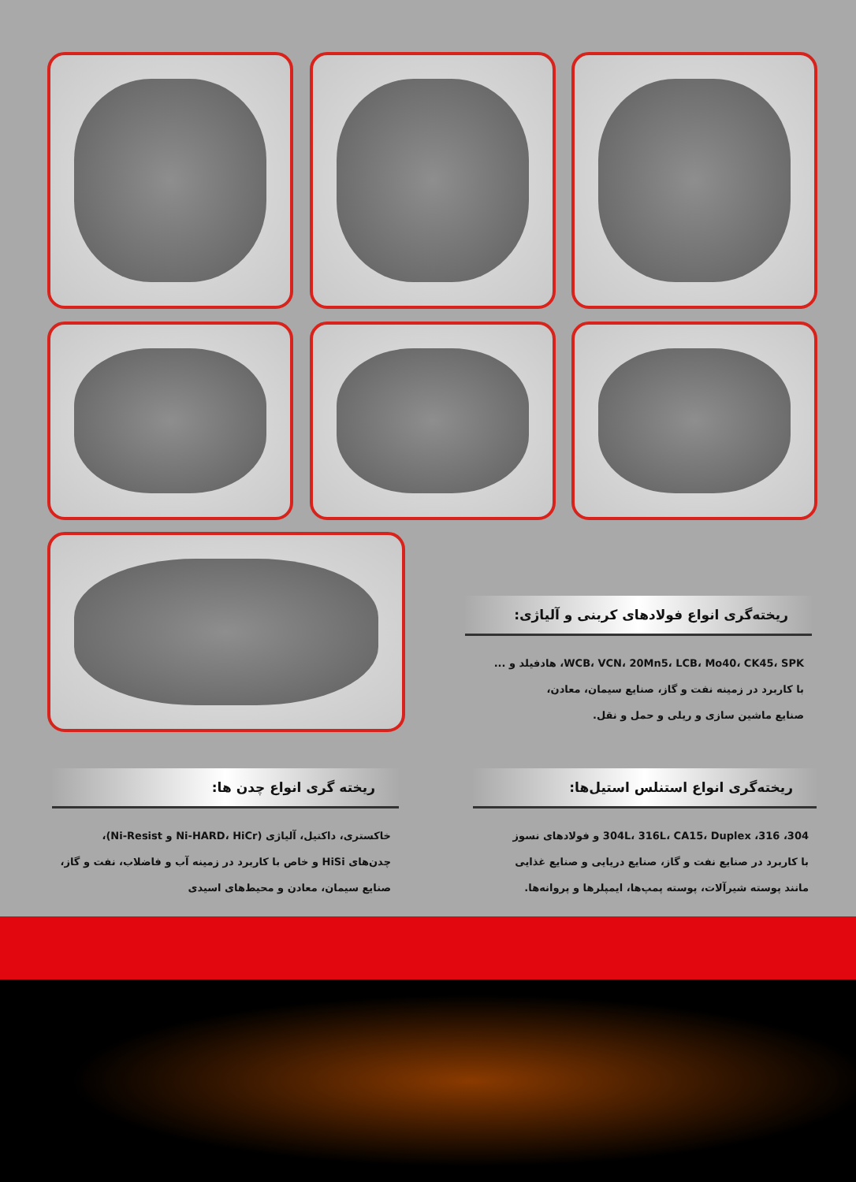ریخته‌گری انواع فولادهای کربنی و آلیاژی:
WCB، VCN، 20Mn5، LCB، Mo40، CK45، SPK، هادفیلد و ...
با کاربرد در زمینه نفت و گاز، صنایع سیمان، معادن،
صنایع ماشین سازی و ریلی و حمل و نقل.
ریخته‌گری انواع استنلس استیل‌ها:
304، 316، 304L، 316L، CA15، Duplex و فولادهای نسوز
با کاربرد در صنایع نفت و گاز، صنایع دریایی و صنایع غذایی
مانند پوسته شیرآلات، پوسته پمپ‌ها، ایمپلرها و پروانه‌ها.
ریخته گری انواع چدن ها:
خاکستری، داکتیل، آلیاژی (Ni-HARD، HiCr و Ni-Resist)،
چدن‌های HiSi و خاص با کاربرد در زمینه آب و فاضلاب، نفت و گاز،
صنایع سیمان، معادن و محیط‌های اسیدی